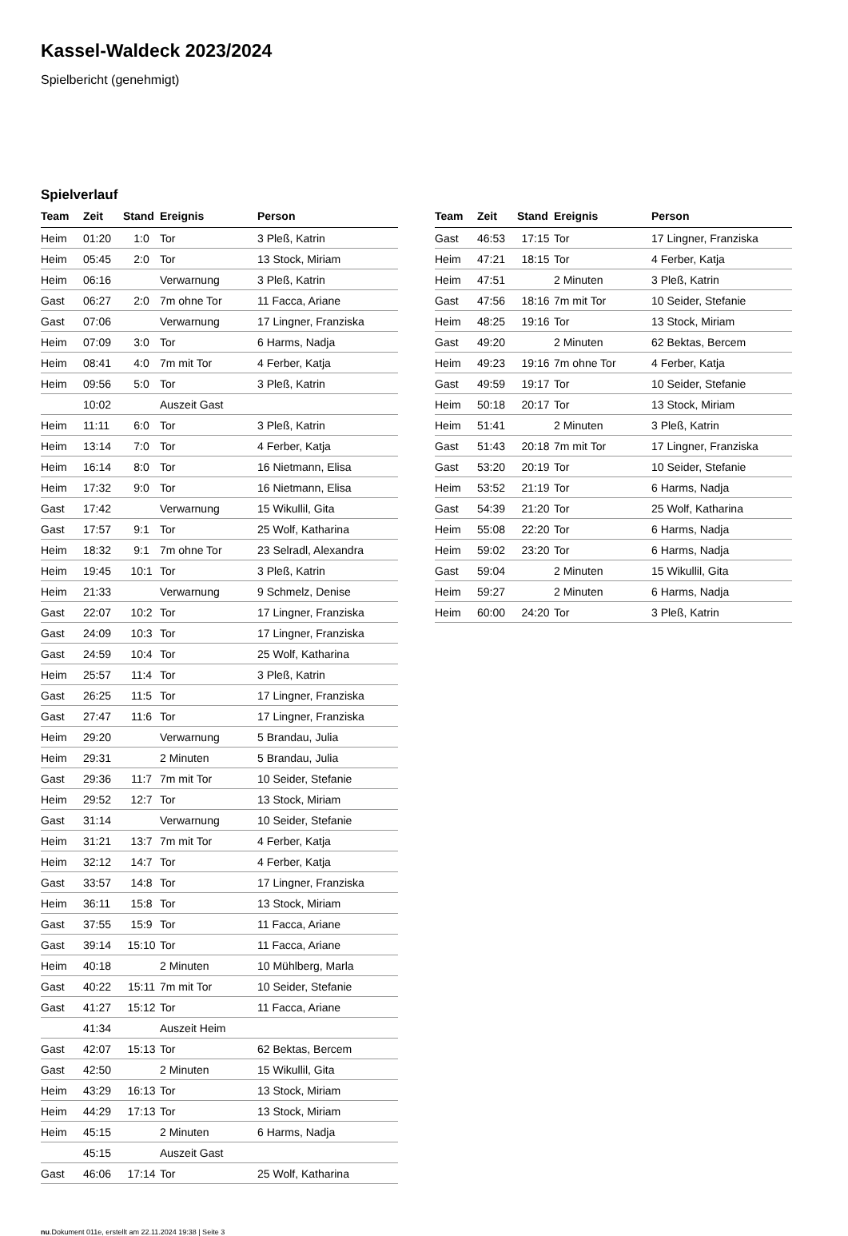Kassel-Waldeck 2023/2024
Spielbericht (genehmigt)
Spielverlauf
| Team | Zeit | Stand | Ereignis | Person |
| --- | --- | --- | --- | --- |
| Heim | 01:20 | 1:0 | Tor | 3 Pleß, Katrin |
| Heim | 05:45 | 2:0 | Tor | 13 Stock, Miriam |
| Heim | 06:16 | | Verwarnung | 3 Pleß, Katrin |
| Gast | 06:27 | 2:0 | 7m ohne Tor | 11 Facca, Ariane |
| Gast | 07:06 | | Verwarnung | 17 Lingner, Franziska |
| Heim | 07:09 | 3:0 | Tor | 6 Harms, Nadja |
| Heim | 08:41 | 4:0 | 7m mit Tor | 4 Ferber, Katja |
| Heim | 09:56 | 5:0 | Tor | 3 Pleß, Katrin |
| | 10:02 | | Auszeit Gast | |
| Heim | 11:11 | 6:0 | Tor | 3 Pleß, Katrin |
| Heim | 13:14 | 7:0 | Tor | 4 Ferber, Katja |
| Heim | 16:14 | 8:0 | Tor | 16 Nietmann, Elisa |
| Heim | 17:32 | 9:0 | Tor | 16 Nietmann, Elisa |
| Gast | 17:42 | | Verwarnung | 15 Wikullil, Gita |
| Gast | 17:57 | 9:1 | Tor | 25 Wolf, Katharina |
| Heim | 18:32 | 9:1 | 7m ohne Tor | 23 Selradl, Alexandra |
| Heim | 19:45 | 10:1 | Tor | 3 Pleß, Katrin |
| Heim | 21:33 | | Verwarnung | 9 Schmelz, Denise |
| Gast | 22:07 | 10:2 | Tor | 17 Lingner, Franziska |
| Gast | 24:09 | 10:3 | Tor | 17 Lingner, Franziska |
| Gast | 24:59 | 10:4 | Tor | 25 Wolf, Katharina |
| Heim | 25:57 | 11:4 | Tor | 3 Pleß, Katrin |
| Gast | 26:25 | 11:5 | Tor | 17 Lingner, Franziska |
| Gast | 27:47 | 11:6 | Tor | 17 Lingner, Franziska |
| Heim | 29:20 | | Verwarnung | 5 Brandau, Julia |
| Heim | 29:31 | | 2 Minuten | 5 Brandau, Julia |
| Gast | 29:36 | 11:7 | 7m mit Tor | 10 Seider, Stefanie |
| Heim | 29:52 | 12:7 | Tor | 13 Stock, Miriam |
| Gast | 31:14 | | Verwarnung | 10 Seider, Stefanie |
| Heim | 31:21 | 13:7 | 7m mit Tor | 4 Ferber, Katja |
| Heim | 32:12 | 14:7 | Tor | 4 Ferber, Katja |
| Gast | 33:57 | 14:8 | Tor | 17 Lingner, Franziska |
| Heim | 36:11 | 15:8 | Tor | 13 Stock, Miriam |
| Gast | 37:55 | 15:9 | Tor | 11 Facca, Ariane |
| Gast | 39:14 | 15:10 | Tor | 11 Facca, Ariane |
| Heim | 40:18 | | 2 Minuten | 10 Mühlberg, Marla |
| Gast | 40:22 | 15:11 | 7m mit Tor | 10 Seider, Stefanie |
| Gast | 41:27 | 15:12 | Tor | 11 Facca, Ariane |
| | 41:34 | | Auszeit Heim | |
| Gast | 42:07 | 15:13 | Tor | 62 Bektas, Bercem |
| Gast | 42:50 | | 2 Minuten | 15 Wikullil, Gita |
| Heim | 43:29 | 16:13 | Tor | 13 Stock, Miriam |
| Heim | 44:29 | 17:13 | Tor | 13 Stock, Miriam |
| Heim | 45:15 | | 2 Minuten | 6 Harms, Nadja |
| | 45:15 | | Auszeit Gast | |
| Gast | 46:06 | 17:14 | Tor | 25 Wolf, Katharina |
| Team | Zeit | Stand | Ereignis | Person |
| --- | --- | --- | --- | --- |
| Gast | 46:53 | 17:15 | Tor | 17 Lingner, Franziska |
| Heim | 47:21 | 18:15 | Tor | 4 Ferber, Katja |
| Heim | 47:51 | | 2 Minuten | 3 Pleß, Katrin |
| Gast | 47:56 | 18:16 | 7m mit Tor | 10 Seider, Stefanie |
| Heim | 48:25 | 19:16 | Tor | 13 Stock, Miriam |
| Gast | 49:20 | | 2 Minuten | 62 Bektas, Bercem |
| Heim | 49:23 | 19:16 | 7m ohne Tor | 4 Ferber, Katja |
| Gast | 49:59 | 19:17 | Tor | 10 Seider, Stefanie |
| Heim | 50:18 | 20:17 | Tor | 13 Stock, Miriam |
| Heim | 51:41 | | 2 Minuten | 3 Pleß, Katrin |
| Gast | 51:43 | 20:18 | 7m mit Tor | 17 Lingner, Franziska |
| Gast | 53:20 | 20:19 | Tor | 10 Seider, Stefanie |
| Heim | 53:52 | 21:19 | Tor | 6 Harms, Nadja |
| Gast | 54:39 | 21:20 | Tor | 25 Wolf, Katharina |
| Heim | 55:08 | 22:20 | Tor | 6 Harms, Nadja |
| Heim | 59:02 | 23:20 | Tor | 6 Harms, Nadja |
| Gast | 59:04 | | 2 Minuten | 15 Wikullil, Gita |
| Heim | 59:27 | | 2 Minuten | 6 Harms, Nadja |
| Heim | 60:00 | 24:20 | Tor | 3 Pleß, Katrin |
nu.Dokument 011e, erstellt am 22.11.2024 19:38 | Seite 3